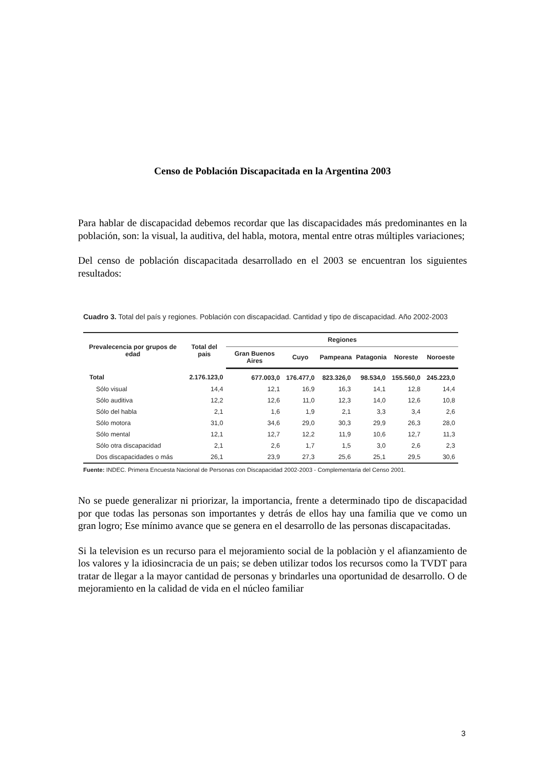Censo de Población Discapacitada en la Argentina 2003
Para hablar de discapacidad debemos recordar que las discapacidades más predominantes en la población, son: la visual, la auditiva, del habla, motora, mental entre otras múltiples variaciones;
Del censo de población discapacitada desarrollado en el 2003 se encuentran los siguientes resultados:
Cuadro 3. Total del país y regiones. Población con discapacidad. Cantidad y tipo de discapacidad. Año 2002-2003
| Prevalecencia por grupos de edad | Total del pais | Regiones | | | | | |
| --- | --- | --- | --- | --- | --- | --- | --- |
| | | Gran Buenos Aires | Cuyo | Pampeana | Patagonia | Noreste | Noroeste |
| Total | 2.176.123,0 | 677.003,0 | 176.477,0 | 823.326,0 | 98.534,0 | 155.560,0 | 245.223,0 |
| Sólo visual | 14,4 | 12,1 | 16,9 | 16,3 | 14,1 | 12,8 | 14,4 |
| Sólo auditiva | 12,2 | 12,6 | 11,0 | 12,3 | 14,0 | 12,6 | 10,8 |
| Sólo del habla | 2,1 | 1,6 | 1,9 | 2,1 | 3,3 | 3,4 | 2,6 |
| Sólo motora | 31,0 | 34,6 | 29,0 | 30,3 | 29,9 | 26,3 | 28,0 |
| Sólo mental | 12,1 | 12,7 | 12,2 | 11,9 | 10,6 | 12,7 | 11,3 |
| Sólo otra discapacidad | 2,1 | 2,6 | 1,7 | 1,5 | 3,0 | 2,6 | 2,3 |
| Dos discapacidades o más | 26,1 | 23,9 | 27,3 | 25,6 | 25,1 | 29,5 | 30,6 |
Fuente: INDEC. Primera Encuesta Nacional de Personas con Discapacidad 2002-2003 - Complementaria del Censo 2001.
No se puede generalizar ni priorizar, la importancia, frente a determinado tipo de discapacidad por que todas las personas son importantes y detrás de ellos hay una familia que ve como un gran logro; Ese mínimo avance que se genera en el desarrollo de las personas discapacitadas.
Si la television es un recurso para el mejoramiento social de la poblaciòn y el afianzamiento de los valores y la idiosincracia de un pais; se deben utilizar todos los recursos como la TVDT para tratar de llegar a la mayor cantidad de personas y brindarles una oportunidad de desarrollo. O de mejoramiento en la calidad de vida en el núcleo familiar
3